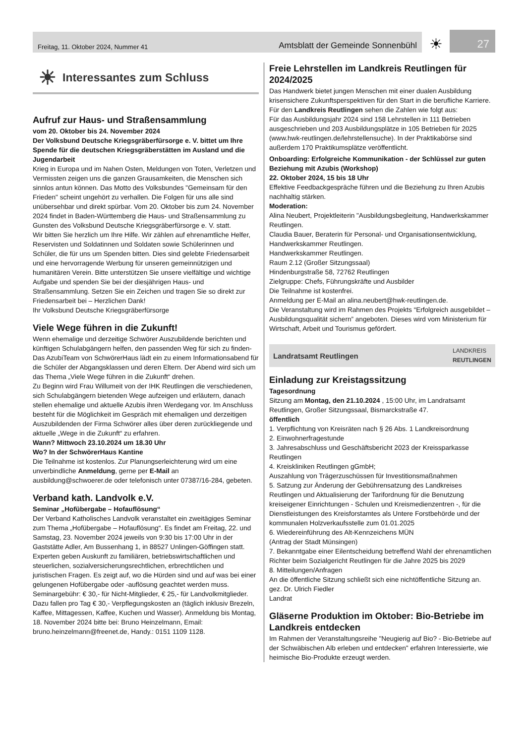Freitag, 11. Oktober 2024, Nummer 41 Amtsblatt der Gemeinde Sonnenbühl
☀
27
☀ Interessantes zum Schluss
Aufruf zur Haus- und Straßensammlung
vom 20. Oktober bis 24. November 2024
Der Volksbund Deutsche Kriegsgräberfürsorge e. V. bittet um Ihre Spende für die deutschen Kriegsgräberstätten im Ausland und die Jugendarbeit
Krieg in Europa und im Nahen Osten, Meldungen von Toten, Verletzen und Vermissten zeigen uns die ganzen Grausamkeiten, die Menschen sich sinnlos antun können. Das Motto des Volksbundes "Gemeinsam für den Frieden" scheint ungehört zu verhallen. Die Folgen für uns alle sind unübersehbar und direkt spürbar. Vom 20. Oktober bis zum 24. November 2024 findet in Baden-Württemberg die Haus- und Straßensammlung zu Gunsten des Volksbund Deutsche Kriegsgräberfürsorge e. V. statt.
Wir bitten Sie herzlich um Ihre Hilfe. Wir zählen auf ehrenamtliche Helfer, Reservisten und Soldatinnen und Soldaten sowie Schülerinnen und Schüler, die für uns um Spenden bitten. Dies sind gelebte Friedensarbeit und eine hervorragende Werbung für unseren gemeinnützigen und humanitären Verein. Bitte unterstützen Sie unsere vielfältige und wichtige Aufgabe und spenden Sie bei der diesjährigen Haus- und Straßensammlung. Setzen Sie ein Zeichen und tragen Sie so direkt zur Friedensarbeit bei – Herzlichen Dank!
Ihr Volksbund Deutsche Kriegsgräberfürsorge
Viele Wege führen in die Zukunft!
Wenn ehemalige und derzeitige Schwörer Auszubildende berichten und künftigen Schulabgängern helfen, den passenden Weg für sich zu finden-
Das AzubiTeam von SchwörerHaus lädt ein zu einem Informationsabend für die Schüler der Abgangsklassen und deren Eltern. Der Abend wird sich um das Thema „Viele Wege führen in die Zukunft“ drehen.
Zu Beginn wird Frau Willumeit von der IHK Reutlingen die verschiedenen, sich Schulabgängern bietenden Wege aufzeigen und erläutern, danach stellen ehemalige und aktuelle Azubis ihren Werdegang vor. Im Anschluss besteht für die Möglichkeit im Gespräch mit ehemaligen und derzeitigen Auszubildenden der Firma Schwörer alles über deren zurückliegende und aktuelle „Wege in die Zukunft“ zu erfahren.
Wann? Mittwoch 23.10.2024 um 18.30 Uhr
Wo? In der SchwörerHaus Kantine
Die Teilnahme ist kostenlos. Zur Planungserleichterung wird um eine unverbindliche Anmeldung, gerne per E-Mail an ausbildung@schwoerer.de oder telefonisch unter 07387/16-284, gebeten.
Verband kath. Landvolk e.V.
Seminar „Hofübergabe – Hofauflösung“
Der Verband Katholisches Landvolk veranstaltet ein zweitägiges Seminar zum Thema „Hofübergabe – Hofauflösung“. Es findet am Freitag, 22. und Samstag, 23. November 2024 jeweils von 9:30 bis 17:00 Uhr in der Gaststätte Adler, Am Bussenhang 1, in 88527 Unlingen-Göffingen statt.
Experten geben Auskunft zu familiären, betriebswirtschaftlichen und steuerlichen, sozialversicherungsrechtlichen, erbrechtlichen und juristischen Fragen. Es zeigt auf, wo die Hürden sind und auf was bei einer gelungenen Hofübergabe oder -auflösung geachtet werden muss.
Seminargebühr: € 30,- für Nicht-Mitglieder, € 25,- für Landvolkmitglieder. Dazu fallen pro Tag € 30,- Verpflegungskosten an (täglich inklusiv Brezeln, Kaffee, Mittagessen, Kaffee, Kuchen und Wasser). Anmeldung bis Montag, 18. November 2024 bitte bei: Bruno Heinzelmann, Email: bruno.heinzelmann@freenet.de, Handy.: 0151 1109 1128.
Freie Lehrstellen im Landkreis Reutlingen für 2024/2025
Das Handwerk bietet jungen Menschen mit einer dualen Ausbildung krisensichere Zukunftsperspektiven für den Start in die berufliche Karriere.
Für den Landkreis Reutlingen sehen die Zahlen wie folgt aus:
Für das Ausbildungsjahr 2024 sind 158 Lehrstellen in 111 Betrieben ausgeschrieben und 203 Ausbildungsplätze in 105 Betrieben für 2025 (www.hwk-reutlingen.de/lehrstellensuche). In der Praktikabörse sind außerdem 170 Praktikumsplätze veröffentlicht.
Onboarding: Erfolgreiche Kommunikation - der Schlüssel zur guten Beziehung mit Azubis (Workshop)
22. Oktober 2024, 15 bis 18 Uhr
Effektive Feedbackgespräche führen und die Beziehung zu Ihren Azubis nachhaltig stärken.
Moderation:
Alina Neubert, Projektleiterin "Ausbildungsbegleitung, Handwerkskammer Reutlingen.
Claudia Bauer, Beraterin für Personal- und Organisationsentwicklung, Handwerkskammer Reutlingen.
Handwerkskammer Reutlingen.
Raum 2.12 (Großer Sitzungssaal)
Hindenburgstraße 58, 72762 Reutlingen
Zielgruppe: Chefs, Führungskräfte und Ausbilder
Die Teilnahme ist kostenfrei.
Anmeldung per E-Mail an alina.neubert@hwk-reutlingen.de.
Die Veranstaltung wird im Rahmen des Projekts “Erfolgreich ausgebildet – Ausbildungsqualität sichern” angeboten. Dieses wird vom Ministerium für Wirtschaft, Arbeit und Tourismus gefördert.
Landratsamt Reutlingen LANDKREIS
REUTLINGEN
Einladung zur Kreistagssitzung
Tagesordnung
Sitzung am Montag, den 21.10.2024 , 15:00 Uhr, im Landratsamt Reutlingen, Großer Sitzungssaal, Bismarckstraße 47.
öffentlich
1. Verpflichtung von Kreisräten nach § 26 Abs. 1 Landkreisordnung
2. Einwohnerfragestunde
3. Jahresabschluss und Geschäftsbericht 2023 der Kreissparkasse Reutlingen
4. Kreiskliniken Reutlingen gGmbH;
Auszahlung von Trägerzuschüssen für Investitionsmaßnahmen
5. Satzung zur Änderung der Gebührensatzung des Landkreises Reutlingen und Aktualisierung der Tarifordnung für die Benutzung kreiseigener Einrichtungen - Schulen und Kreismedienzentren -, für die Dienstleistungen des Kreisforstamtes als Untere Forstbehörde und der kommunalen Holzverkaufsstelle zum 01.01.2025
6. Wiedereinführung des Alt-Kennzeichens MÜN
(Antrag der Stadt Münsingen)
7. Bekanntgabe einer Eilentscheidung betreffend Wahl der ehrenamtlichen Richter beim Sozialgericht Reutlingen für die Jahre 2025 bis 2029
8. Mitteilungen/Anfragen
An die öffentliche Sitzung schließt sich eine nichtöffentliche Sitzung an.
gez. Dr. Ulrich Fiedler
Landrat
Gläserne Produktion im Oktober: Bio-Betriebe im Landkreis entdecken
Im Rahmen der Veranstaltungsreihe "Neugierig auf Bio? - Bio-Betriebe auf der Schwäbischen Alb erleben und entdecken" erfahren Interessierte, wie heimische Bio-Produkte erzeugt werden.